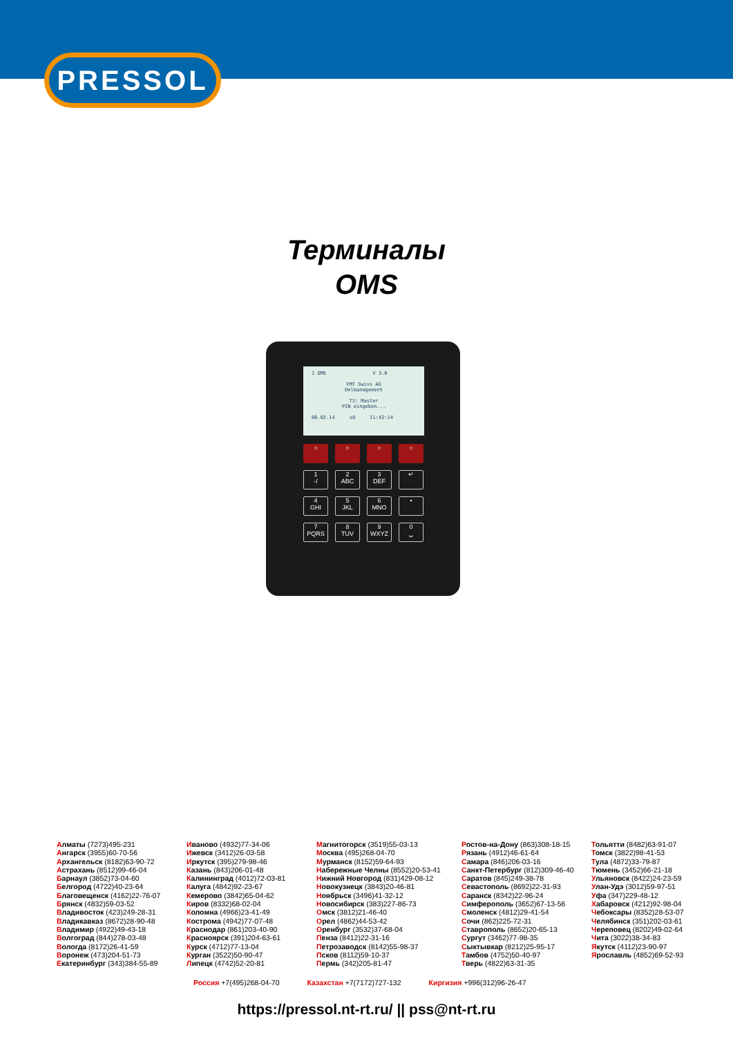PRESSOL
Терминалы
OMS
1 OMS V 3.0
FMT Swiss AG
Oelmanagement
T1: Master
PIN eingeben...
06.02.14 s0 11:42:14
○
○
○
○
1
-/
2
ABC
3
DEF
↵
4
GHI
5
JKL
6
MNO
•
7
PQRS
8
TUV
9
WXYZ
0
␣
Алматы (7273)495-231
Ангарск (3955)60-70-56
Архангельск (8182)63-90-72
Астрахань (8512)99-46-04
Барнаул (3852)73-04-60
Белгород (4722)40-23-64
Благовещенск (4162)22-76-07
Брянск (4832)59-03-52
Владивосток (423)249-28-31
Владикавказ (8672)28-90-48
Владимир (4922)49-43-18
Волгоград (844)278-03-48
Вологда (8172)26-41-59
Воронеж (473)204-51-73
Екатеринбург (343)384-55-89
Иваново (4932)77-34-06
Ижевск (3412)26-03-58
Иркутск (395)279-98-46
Казань (843)206-01-48
Калининград (4012)72-03-81
Калуга (4842)92-23-67
Кемерово (3842)65-04-62
Киров (8332)68-02-04
Коломна (4966)23-41-49
Кострома (4942)77-07-48
Краснодар (861)203-40-90
Красноярск (391)204-63-61
Курск (4712)77-13-04
Курган (3522)50-90-47
Липецк (4742)52-20-81
Магнитогорск (3519)55-03-13
Москва (495)268-04-70
Мурманск (8152)59-64-93
Набережные Челны (8552)20-53-41
Нижний Новгород (831)429-08-12
Новокузнецк (3843)20-46-81
Ноябрьск (3496)41-32-12
Новосибирск (383)227-86-73
Омск (3812)21-46-40
Орел (4862)44-53-42
Оренбург (3532)37-68-04
Пенза (8412)22-31-16
Петрозаводск (8142)55-98-37
Псков (8112)59-10-37
Пермь (342)205-81-47
Ростов-на-Дону (863)308-18-15
Рязань (4912)46-61-64
Самара (846)206-03-16
Санкт-Петербург (812)309-46-40
Саратов (845)249-38-78
Севастополь (8692)22-31-93
Саранск (8342)22-96-24
Симферополь (3652)67-13-56
Смоленск (4812)29-41-54
Сочи (862)225-72-31
Ставрополь (8652)20-65-13
Сургут (3462)77-98-35
Сыктывкар (8212)25-95-17
Тамбов (4752)50-40-97
Тверь (4822)63-31-35
Тольятти (8482)63-91-07
Томск (3822)98-41-53
Тула (4872)33-79-87
Тюмень (3452)66-21-18
Ульяновск (8422)24-23-59
Улан-Удэ (3012)59-97-51
Уфа (347)229-48-12
Хабаровск (4212)92-98-04
Чебоксары (8352)28-53-07
Челябинск (351)202-03-61
Череповец (8202)49-02-64
Чита (3022)38-34-83
Якутск (4112)23-90-97
Ярославль (4852)69-52-93
Россия +7(495)268-04-70 Казахстан +7(7172)727-132 Киргизия +996(312)96-26-47
https://pressol.nt-rt.ru/ || pss@nt-rt.ru